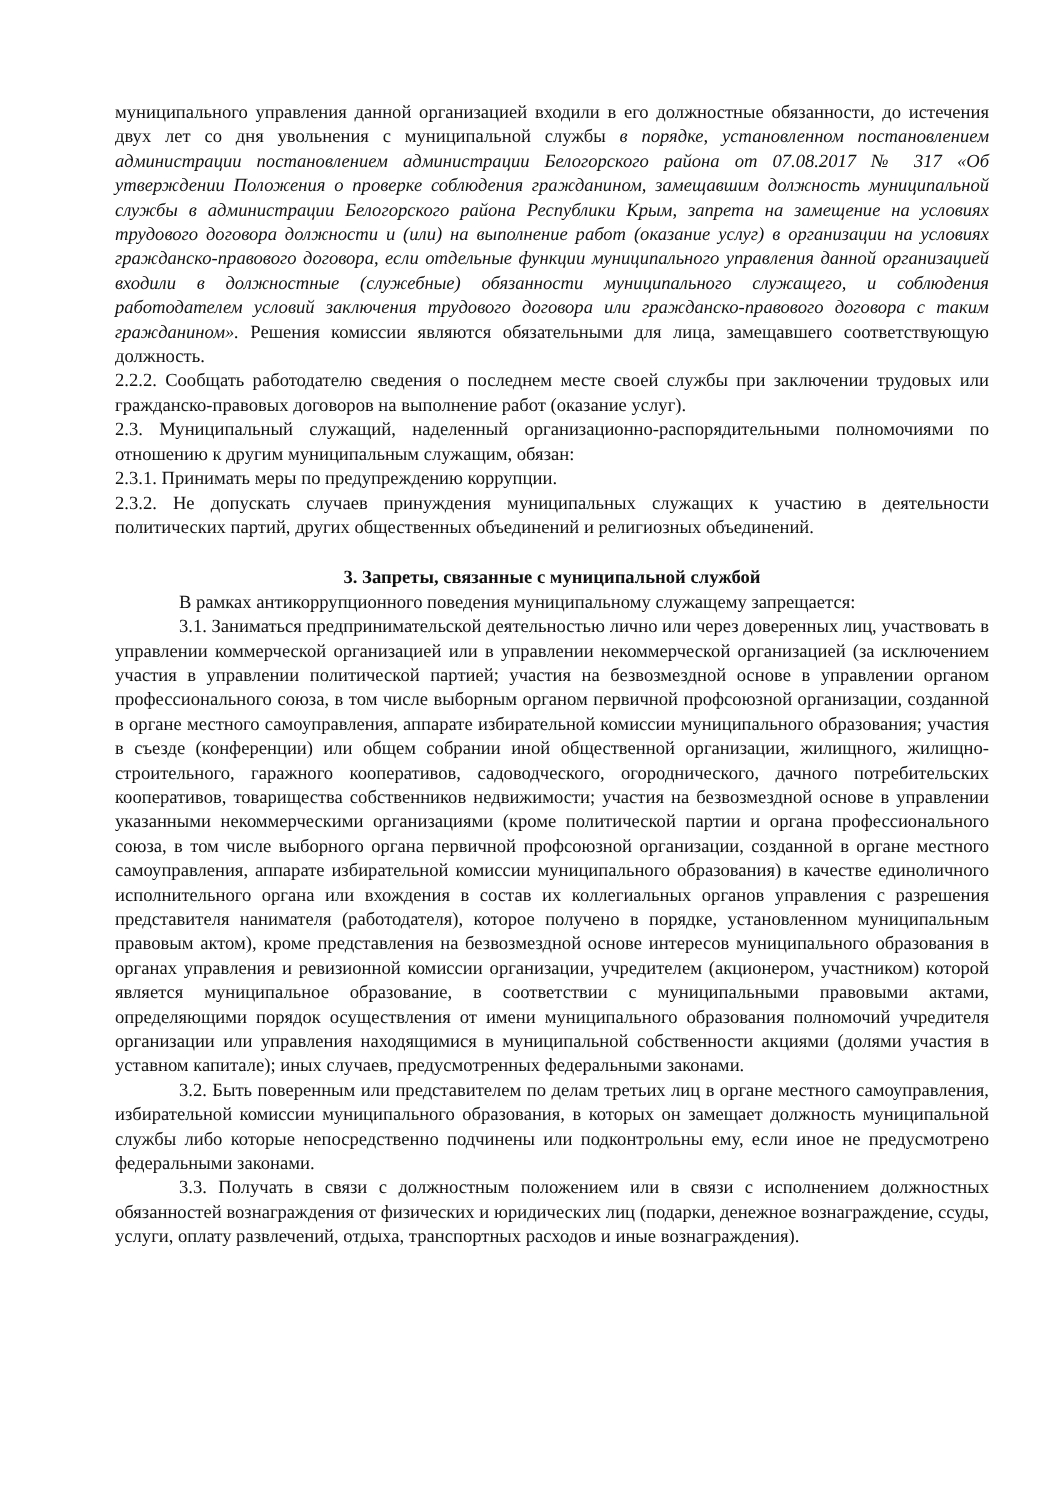муниципального управления данной организацией входили в его должностные обязанности, до истечения двух лет со дня увольнения с муниципальной службы в порядке, установленном постановлением администрации постановлением администрации Белогорского района от 07.08.2017 № 317 «Об утверждении Положения о проверке соблюдения гражданином, замещавшим должность муниципальной службы в администрации Белогорского района Республики Крым, запрета на замещение на условиях трудового договора должности и (или) на выполнение работ (оказание услуг) в организации на условиях гражданско-правового договора, если отдельные функции муниципального управления данной организацией входили в должностные (служебные) обязанности муниципального служащего, и соблюдения работодателем условий заключения трудового договора или гражданско-правового договора с таким гражданином». Решения комиссии являются обязательными для лица, замещавшего соответствующую должность.
2.2.2. Сообщать работодателю сведения о последнем месте своей службы при заключении трудовых или гражданско-правовых договоров на выполнение работ (оказание услуг).
2.3. Муниципальный служащий, наделенный организационно-распорядительными полномочиями по отношению к другим муниципальным служащим, обязан:
2.3.1. Принимать меры по предупреждению коррупции.
2.3.2. Не допускать случаев принуждения муниципальных служащих к участию в деятельности политических партий, других общественных объединений и религиозных объединений.
3. Запреты, связанные с муниципальной службой
В рамках антикоррупционного поведения муниципальному служащему запрещается:
3.1. Заниматься предпринимательской деятельностью лично или через доверенных лиц, участвовать в управлении коммерческой организацией или в управлении некоммерческой организацией (за исключением участия в управлении политической партией; участия на безвозмездной основе в управлении органом профессионального союза, в том числе выборным органом первичной профсоюзной организации, созданной в органе местного самоуправления, аппарате избирательной комиссии муниципального образования; участия в съезде (конференции) или общем собрании иной общественной организации, жилищного, жилищно-строительного, гаражного кооперативов, садоводческого, огороднического, дачного потребительских кооперативов, товарищества собственников недвижимости; участия на безвозмездной основе в управлении указанными некоммерческими организациями (кроме политической партии и органа профессионального союза, в том числе выборного органа первичной профсоюзной организации, созданной в органе местного самоуправления, аппарате избирательной комиссии муниципального образования) в качестве единоличного исполнительного органа или вхождения в состав их коллегиальных органов управления с разрешения представителя нанимателя (работодателя), которое получено в порядке, установленном муниципальным правовым актом), кроме представления на безвозмездной основе интересов муниципального образования в органах управления и ревизионной комиссии организации, учредителем (акционером, участником) которой является муниципальное образование, в соответствии с муниципальными правовыми актами, определяющими порядок осуществления от имени муниципального образования полномочий учредителя организации или управления находящимися в муниципальной собственности акциями (долями участия в уставном капитале); иных случаев, предусмотренных федеральными законами.
3.2. Быть поверенным или представителем по делам третьих лиц в органе местного самоуправления, избирательной комиссии муниципального образования, в которых он замещает должность муниципальной службы либо которые непосредственно подчинены или подконтрольны ему, если иное не предусмотрено федеральными законами.
3.3. Получать в связи с должностным положением или в связи с исполнением должностных обязанностей вознаграждения от физических и юридических лиц (подарки, денежное вознаграждение, ссуды, услуги, оплату развлечений, отдыха, транспортных расходов и иные вознаграждения).